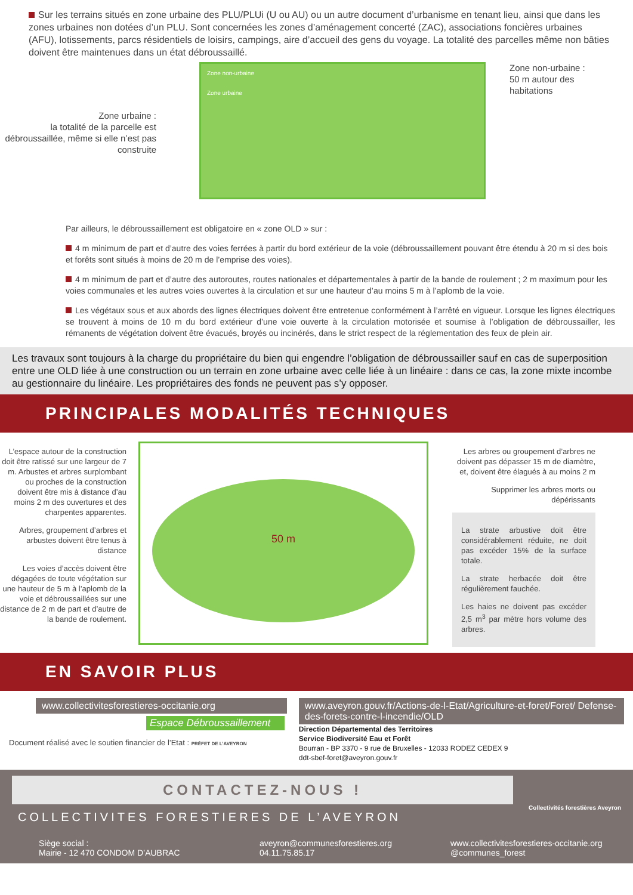Sur les terrains situés en zone urbaine des PLU/PLUi (U ou AU) ou un autre document d’urbanisme en tenant lieu, ainsi que dans les zones urbaines non dotées d’un PLU. Sont concernées les zones d’aménagement concerté (ZAC), associations foncières urbaines (AFU), lotissements, parcs résidentiels de loisirs, campings, aire d’accueil des gens du voyage. La totalité des parcelles même non bâties doivent être maintenues dans un état débroussaillé.
Zone urbaine :
la totalité de la parcelle est débroussaillée, même si elle n’est pas construite
Zone non-urbaine
Zone urbaine
Zone non-urbaine :
50 m autour des
habitations
Par ailleurs, le débroussaillement est obligatoire en « zone OLD » sur :
4 m minimum de part et d’autre des voies ferrées à partir du bord extérieur de la voie (débroussaillement pouvant être étendu à 20 m si des bois et forêts sont situés à moins de 20 m de l’emprise des voies).
4 m minimum de part et d’autre des autoroutes, routes nationales et départementales à partir de la bande de roulement ; 2 m maximum pour les voies communales et les autres voies ouvertes à la circulation et sur une hauteur d’au moins 5 m à l’aplomb de la voie.
Les végétaux sous et aux abords des lignes électriques doivent être entretenue conformément à l’arrêté en vigueur. Lorsque les lignes électriques se trouvent à moins de 10 m du bord extérieur d’une voie ouverte à la circulation motorisée et soumise à l’obligation de débroussailler, les rémanents de végétation doivent être évacués, broyés ou incinérés, dans le strict respect de la réglementation des feux de plein air.
Les travaux sont toujours à la charge du propriétaire du bien qui engendre l’obligation de débroussailler sauf en cas de superposition entre une OLD liée à une construction ou un terrain en zone urbaine avec celle liée à un linéaire : dans ce cas, la zone mixte incombe au gestionnaire du linéaire. Les propriétaires des fonds ne peuvent pas s’y opposer.
PRINCIPALES MODALITÉS TECHNIQUES
L’espace autour de la construction doit être ratissé sur une largeur de 7 m. Arbustes et arbres surplombant ou proches de la construction doivent être mis à distance d’au moins 2 m des ouvertures et des charpentes apparentes.
Arbres, groupement d’arbres et arbustes doivent être tenus à distance
Les voies d’accès doivent être dégagées de toute végétation sur une hauteur de 5 m à l’aplomb de la voie et débroussaillées sur une distance de 2 m de part et d’autre de la bande de roulement.
50 m
Les arbres ou groupement d’arbres ne doivent pas dépasser 15 m de diamètre, et, doivent être élagués à au moins 2 m
Supprimer les arbres morts ou dépérissants
La strate arbustive doit être considérablement réduite, ne doit pas excéder 15% de la surface totale.
La strate herbacée doit être régulièrement fauchée.
Les haies ne doivent pas excéder 2,5 m<sup>3</sup> par mètre hors volume des arbres.
EN SAVOIR PLUS
www.collectivitesforestieres-occitanie.org
Espace Débroussaillement
Document réalisé avec le soutien financier de l’Etat : PRÉFET DE L’AVEYRON
www.aveyron.gouv.fr/Actions-de-l-Etat/Agriculture-et-foret/Foret/ Defense-des-forets-contre-l-incendie/OLD
Direction Départemental des Territoires
Service Biodiversité Eau et Forêt
Bourran - BP 3370 - 9 rue de Bruxelles - 12033 RODEZ CEDEX 9
ddt-sbef-foret@aveyron.gouv.fr
CONTACTEZ-NOUS !
COLLECTIVITES FORESTIERES DE L’AVEYRON
Collectivités forestières Aveyron
Siège social :
Mairie - 12 470 CONDOM D’AUBRAC
aveyron@communesforestieres.org
04.11.75.85.17
www.collectivitesforestieres-occitanie.org
@communes_forest